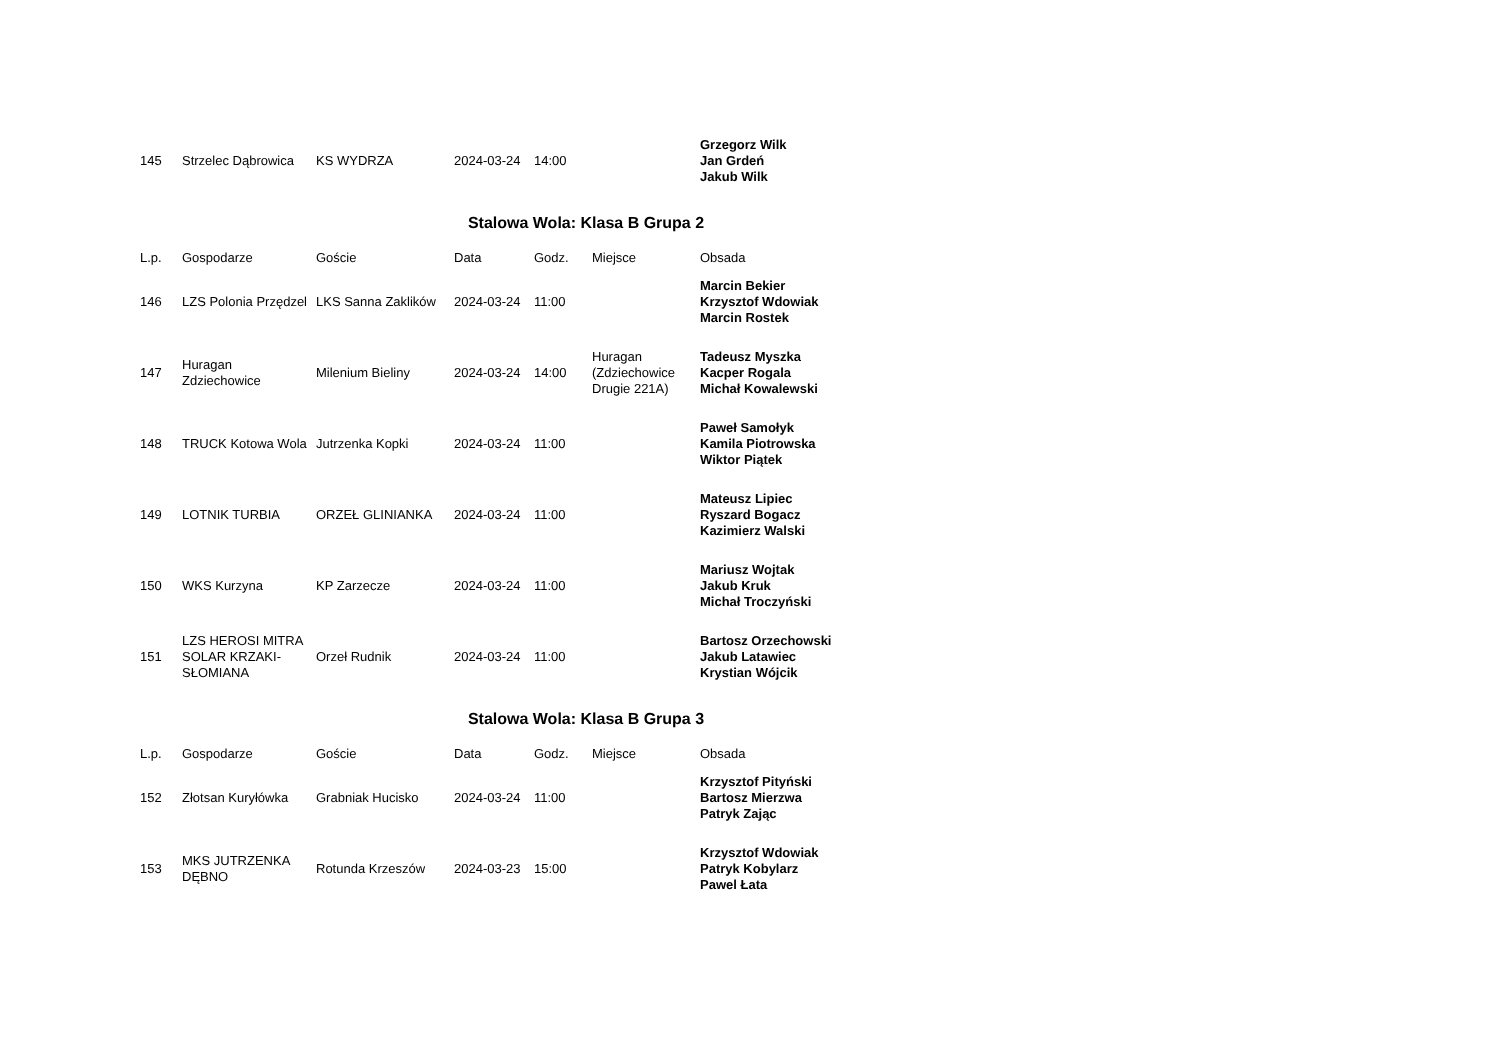| 145 | Strzelec Dąbrowica | KS WYDRZA | 2024-03-24 | 14:00 | | Grzegorz Wilk Jan Grdeń Jakub Wilk |
Stalowa Wola: Klasa B Grupa 2
| L.p. | Gospodarze | Goście | Data | Godz. | Miejsce | Obsada |
| --- | --- | --- | --- | --- | --- | --- |
| 146 | LZS Polonia Przędzel | LKS Sanna Zaklików | 2024-03-24 | 11:00 | | Marcin Bekier Krzysztof Wdowiak Marcin Rostek |
| 147 | Huragan Zdziechowice | Milenium Bieliny | 2024-03-24 | 14:00 | Huragan (Zdziechowice Drugie 221A) | Tadeusz Myszka Kacper Rogala Michał Kowalewski |
| 148 | TRUCK Kotowa Wola | Jutrzenka Kopki | 2024-03-24 | 11:00 | | Paweł Samołyk Kamila Piotrowska Wiktor Piątek |
| 149 | LOTNIK TURBIA | ORZEŁ GLINIANKA | 2024-03-24 | 11:00 | | Mateusz Lipiec Ryszard Bogacz Kazimierz Walski |
| 150 | WKS Kurzyna | KP Zarzecze | 2024-03-24 | 11:00 | | Mariusz Wojtak Jakub Kruk Michał Troczyński |
| 151 | LZS HEROSI MITRA SOLAR KRZAKI-SŁOMIANA | Orzeł Rudnik | 2024-03-24 | 11:00 | | Bartosz Orzechowski Jakub Latawiec Krystian Wójcik |
Stalowa Wola: Klasa B Grupa 3
| L.p. | Gospodarze | Goście | Data | Godz. | Miejsce | Obsada |
| --- | --- | --- | --- | --- | --- | --- |
| 152 | Złotsan Kuryłówka | Grabniak Hucisko | 2024-03-24 | 11:00 | | Krzysztof Pityński Bartosz Mierzwa Patryk Zając |
| 153 | MKS JUTRZENKA DĘBNO | Rotunda Krzeszów | 2024-03-23 | 15:00 | | Krzysztof Wdowiak Patryk Kobylarz Pawel Łata |